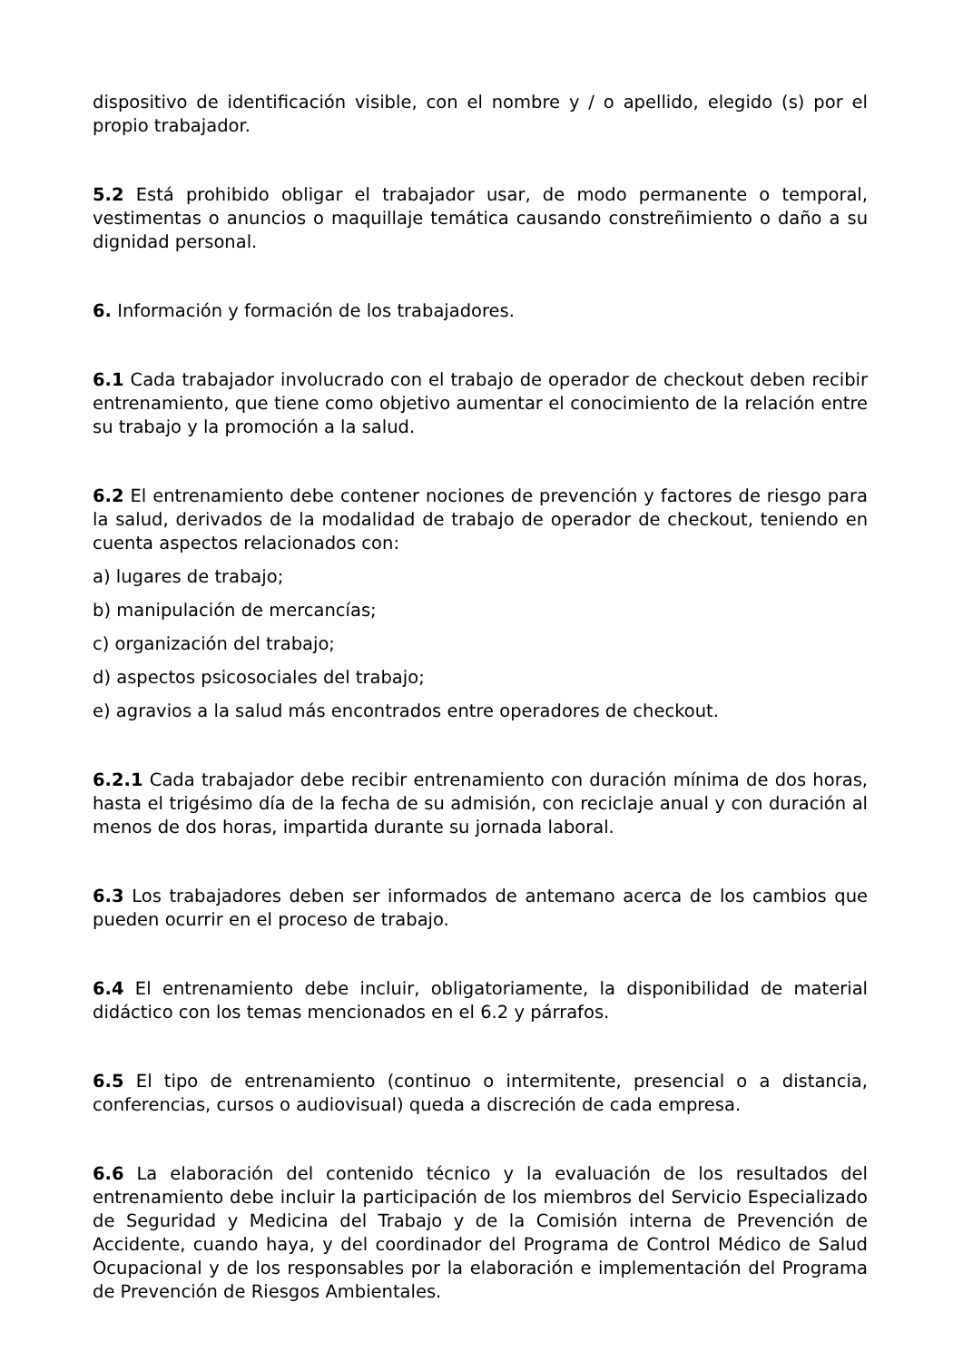dispositivo de identificación visible, con el nombre y / o apellido, elegido (s) por el propio trabajador.
5.2 Está prohibido obligar el trabajador usar, de modo permanente o temporal, vestimentas o anuncios o maquillaje temática causando constreñimiento o daño a su dignidad personal.
6. Información y formación de los trabajadores.
6.1 Cada trabajador involucrado con el trabajo de operador de checkout deben recibir entrenamiento, que tiene como objetivo aumentar el conocimiento de la relación entre su trabajo y la promoción a la salud.
6.2 El entrenamiento debe contener nociones de prevención y factores de riesgo para la salud, derivados de la modalidad de trabajo de operador de checkout, teniendo en cuenta aspectos relacionados con:
a) lugares de trabajo;
b) manipulación de mercancías;
c) organización del trabajo;
d) aspectos psicosociales del trabajo;
e) agravios a la salud más encontrados entre operadores de checkout.
6.2.1 Cada trabajador debe recibir entrenamiento con duración mínima de dos horas, hasta el trigésimo día de la fecha de su admisión, con reciclaje anual y con duración al menos de dos horas, impartida durante su jornada laboral.
6.3 Los trabajadores deben ser informados de antemano acerca de los cambios que pueden ocurrir en el proceso de trabajo.
6.4 El entrenamiento debe incluir, obligatoriamente, la disponibilidad de material didáctico con los temas mencionados en el 6.2 y párrafos.
6.5 El tipo de entrenamiento (continuo o intermitente, presencial o a distancia, conferencias, cursos o audiovisual) queda a discreción de cada empresa.
6.6 La elaboración del contenido técnico y la evaluación de los resultados del entrenamiento debe incluir la participación de los miembros del Servicio Especializado de Seguridad y Medicina del Trabajo y de la Comisión interna de Prevención de Accidente, cuando haya, y del coordinador del Programa de Control Médico de Salud Ocupacional y de los responsables por la elaboración e implementación del Programa de Prevención de Riesgos Ambientales.